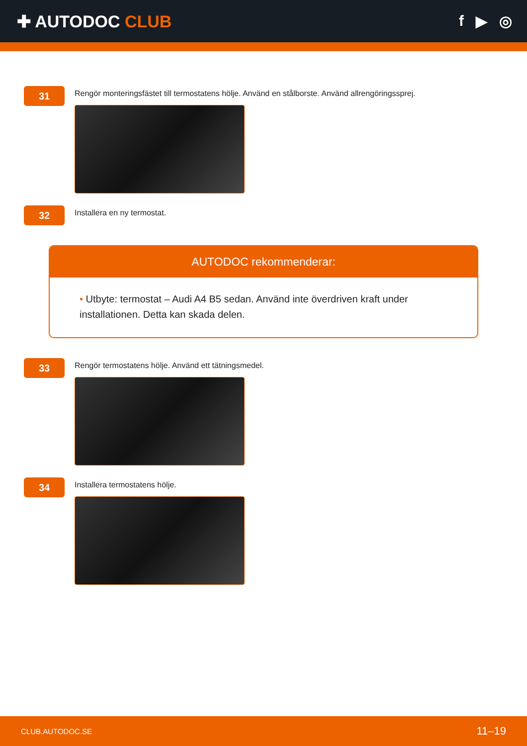✚ AUTODOC CLUB f ▶ ◎
31
Rengör monteringsfästet till termostatens hölje. Använd en stålborste. Använd allrengöringssprej.
32
Installera en ny termostat.
AUTODOC rekommenderar:
• Utbyte: termostat – Audi A4 B5 sedan. Använd inte överdriven kraft under installationen. Detta kan skada delen.
33
Rengör termostatens hölje. Använd ett tätningsmedel.
34
Installera termostatens hölje.
CLUB.AUTODOC.SE 11–19